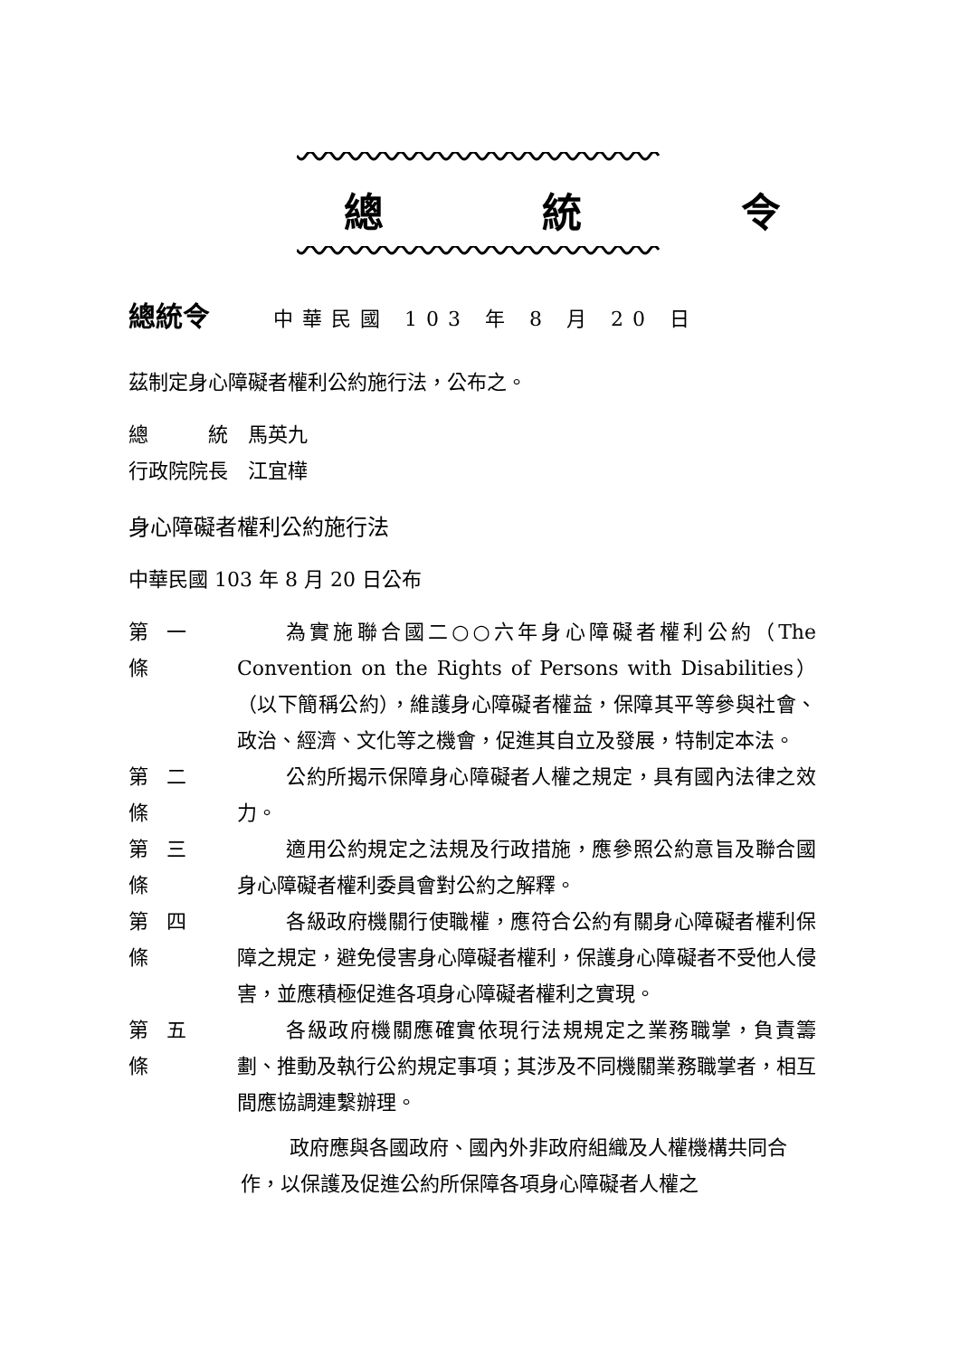總 統 令
總統令 中華民國 103 年 8 月 20 日
茲制定身心障礙者權利公約施行法，公布之。
總　　　統　馬英九
行政院院長　江宜樺
身心障礙者權利公約施行法
中華民國 103 年 8 月 20 日公布
第一條
為實施聯合國二○○六年身心障礙者權利公約（The Convention on the Rights of Persons with Disabilities）（以下簡稱公約），維護身心障礙者權益，保障其平等參與社會、政治、經濟、文化等之機會，促進其自立及發展，特制定本法。
第二條
公約所揭示保障身心障礙者人權之規定，具有國內法律之效力。
第三條
適用公約規定之法規及行政措施，應參照公約意旨及聯合國身心障礙者權利委員會對公約之解釋。
第四條
各級政府機關行使職權，應符合公約有關身心障礙者權利保障之規定，避免侵害身心障礙者權利，保護身心障礙者不受他人侵害，並應積極促進各項身心障礙者權利之實現。
第五條
各級政府機關應確實依現行法規規定之業務職掌，負責籌劃、推動及執行公約規定事項；其涉及不同機關業務職掌者，相互間應協調連繫辦理。
政府應與各國政府、國內外非政府組織及人權機構共同合作，以保護及促進公約所保障各項身心障礙者人權之